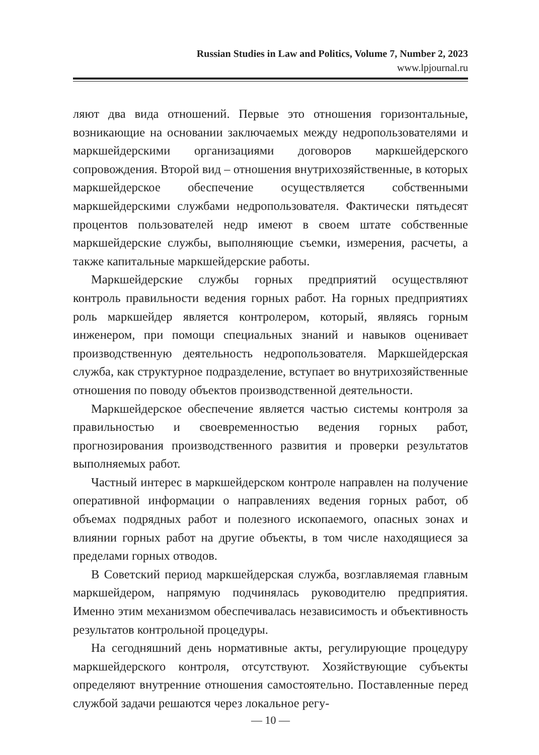Russian Studies in Law and Politics, Volume 7, Number 2, 2023
www.lpjournal.ru
ляют два вида отношений. Первые это отношения горизонтальные, возникающие на основании заключаемых между недропользователями и маркшейдерскими организациями договоров маркшейдерского сопровождения. Второй вид – отношения внутрихозяйственные, в которых маркшейдерское обеспечение осуществляется собственными маркшейдерскими службами недропользователя. Фактически пятьдесят процентов пользователей недр имеют в своем штате собственные маркшейдерские службы, выполняющие съемки, измерения, расчеты, а также капитальные маркшейдерские работы.
Маркшейдерские службы горных предприятий осуществляют контроль правильности ведения горных работ. На горных предприятиях роль маркшейдер является контролером, который, являясь горным инженером, при помощи специальных знаний и навыков оценивает производственную деятельность недропользователя. Маркшейдерская служба, как структурное подразделение, вступает во внутрихозяйственные отношения по поводу объектов производственной деятельности.
Маркшейдерское обеспечение является частью системы контроля за правильностью и своевременностью ведения горных работ, прогнозирования производственного развития и проверки результатов выполняемых работ.
Частный интерес в маркшейдерском контроле направлен на получение оперативной информации о направлениях ведения горных работ, об объемах подрядных работ и полезного ископаемого, опасных зонах и влиянии горных работ на другие объекты, в том числе находящиеся за пределами горных отводов.
В Советский период маркшейдерская служба, возглавляемая главным маркшейдером, напрямую подчинялась руководителю предприятия. Именно этим механизмом обеспечивалась независимость и объективность результатов контрольной процедуры.
На сегодняшний день нормативные акты, регулирующие процедуру маркшейдерского контроля, отсутствуют. Хозяйствующие субъекты определяют внутренние отношения самостоятельно. Поставленные перед службой задачи решаются через локальное регу-
— 10 —